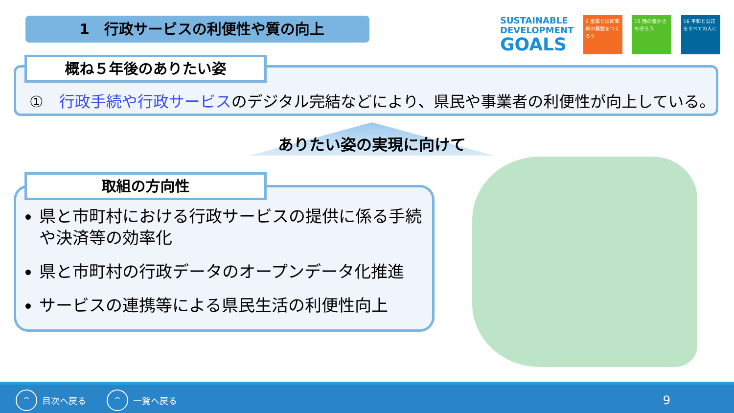1　行政サービスの利便性や質の向上
SUSTAINABLE
DEVELOPMENT
GOALS
9 産業と技術革新の基盤をつくろう
15 陸の豊かさも守ろう
16 平和と公正をすべての人に
概ね５年後のありたい姿
①　行政手続や行政サービスのデジタル完結などにより、県民や事業者の利便性が向上している。
ありたい姿の実現に向けて
取組の方向性
県と市町村における行政サービスの提供に係る手続や決済等の効率化
県と市町村の行政データのオープンデータ化推進
サービスの連携等による県民生活の利便性向上
^
目次へ戻る
^
一覧へ戻る
9